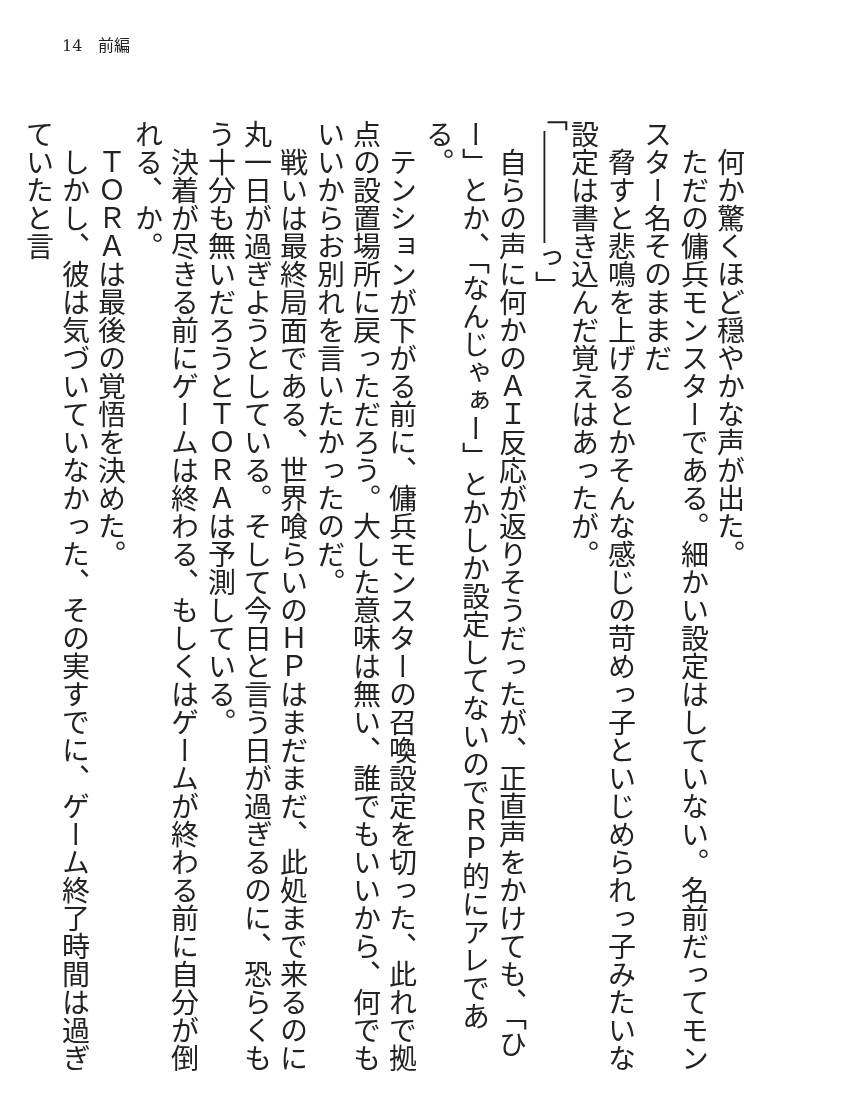14　前編
　何か驚くほど穏やかな声が出た。
　ただの傭兵モンスターである。細かい設定はしていない。名前だってモンスター名そのままだ
　脅すと悲鳴を上げるとかそんな感じの苛めっ子といじめられっ子みたいな設定は書き込んだ覚えはあったが。
「――――っ」
　自らの声に何かのＡＩ反応が返りそうだったが、正直声をかけても、「ひー」とか、「なんじゃぁー」とかしか設定してないのでＲＰ的にアレである。
　テンションが下がる前に、傭兵モンスターの召喚設定を切った、此れで拠点の設置場所に戻っただろう。大した意味は無い、誰でもいいから、何でもいいからお別れを言いたかったのだ。
　戦いは最終局面である、世界喰らいのＨＰはまだまだ、此処まで来るのに丸一日が過ぎようとしている。そして今日と言う日が過ぎるのに、恐らくもう十分も無いだろうとＴＯＲＡは予測している。
　決着が尽きる前にゲームは終わる、もしくはゲームが終わる前に自分が倒れる、か。
　ＴＯＲＡは最後の覚悟を決めた。
　しかし、彼は気づいていなかった、その実すでに、ゲーム終了時間は過ぎていたと言